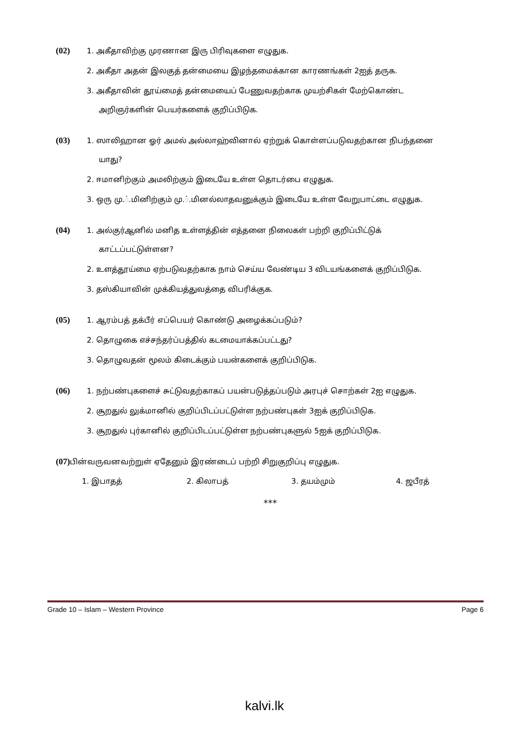(02)
1. அகீதாவிற்கு முரணான இரு பிரிவுகளை எழுதுக.
2. அகீதா அதன் இலகுத் தன்மையை இழந்தமைக்கான காரணங்கள் 2ஐத் தருக.
3. அகீதாவின் தூய்மைத் தன்மையைப் பேணுவதற்காக முயற்சிகள் மேற்கொண்ட
அறிஞர்களின் பெயர்களைக் குறிப்பிடுக.
(03)
1. ஸாலிஹான ஓர் அமல் அல்லாஹ்வினால் ஏற்றுக் கொள்ளப்படுவதற்கான நிபந்தனை
யாது?
2. ஈமானிற்கும் அமலிற்கும் இடையே உள்ள தொடர்பை எழுதுக.
3. ஒரு மு.்.மினிற்கும் மு.்.மினல்லாதவனுக்கும் இடையே உள்ள வேறுபாட்டை எழுதுக.
(04)
1. அல்குர்ஆனில் மனித உள்ளத்தின் எத்தனை நிலைகள் பற்றி குறிப்பிட்டுக்
காட்டப்பட்டுள்ளன?
2. உளத்தூய்மை ஏற்படுவதற்காக நாம் செய்ய வேண்டிய 3 விடயங்களைக் குறிப்பிடுக.
3. தஸ்கியாவின் முக்கியத்துவத்தை விபரிக்குக.
(05)
1. ஆரம்பத் தக்பீர் எப்பெயர் கொண்டு அழைக்கப்படும்?
2. தொழுகை எச்சந்தர்ப்பத்தில் கடமையாக்கப்பட்டது?
3. தொழுவதன் மூலம் கிடைக்கும் பயன்களைக் குறிப்பிடுக.
(06)
1. நற்பண்புகளைச் சுட்டுவதற்காகப் பயன்படுத்தப்படும் அரபுச் சொற்கள் 2ஐ எழுதுக.
2. சூறதுல் லுக்மானில் குறிப்பிடப்பட்டுள்ள நற்பண்புகள் 3ஐக் குறிப்பிடுக.
3. சூறதுல் புர்கானில் குறிப்பிடப்பட்டுள்ள நற்பண்புகளுல் 5ஐக் குறிப்பிடுக.
(07)
பின்வருவனவற்றுள் ஏதேனும் இரண்டைப் பற்றி சிறுகுறிப்பு எழுதுக.
1. இபாதத் 2. கிலாபத் 3. தயம்மும் 4. ஜபீரத்
***
Grade 10 – Islam – Western Province Page 6
kalvi.lk